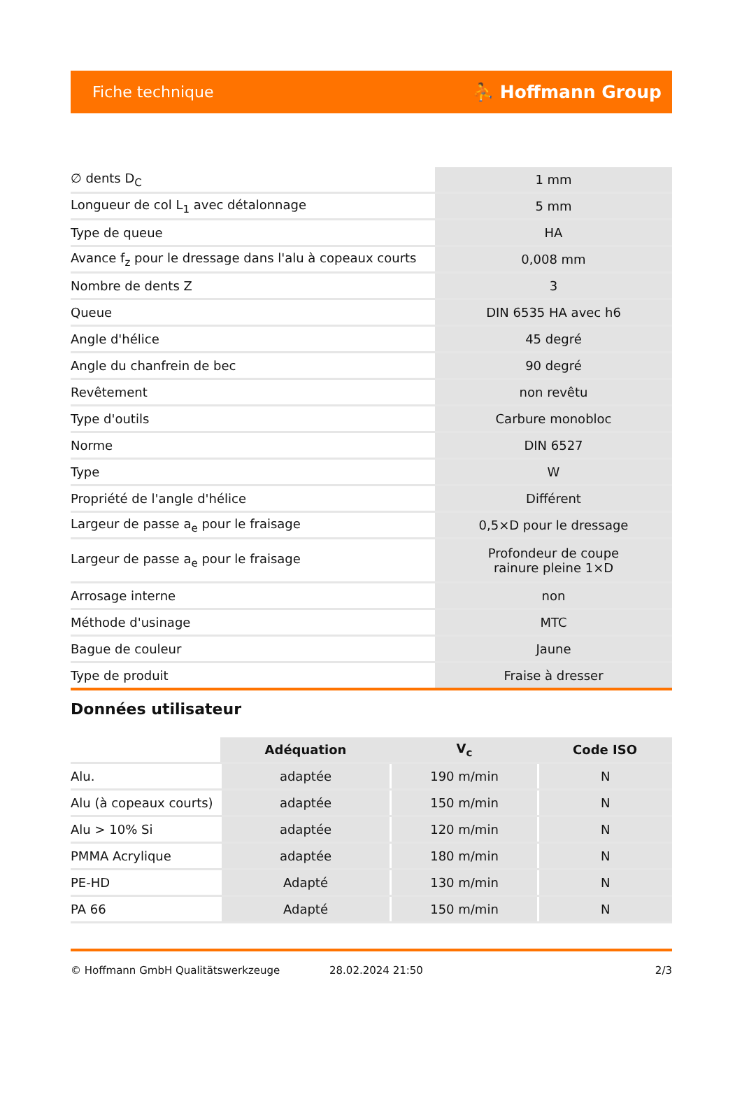Fiche technique ⛹ Hoffmann Group
| ∅ dents D<sub>C</sub> | 1 mm |
| Longueur de col L<sub>1</sub> avec détalonnage | 5 mm |
| Type de queue | HA |
| Avance f<sub>z</sub> pour le dressage dans l'alu à copeaux courts | 0,008 mm |
| Nombre de dents Z | 3 |
| Queue | DIN 6535 HA avec h6 |
| Angle d'hélice | 45 degré |
| Angle du chanfrein de bec | 90 degré |
| Revêtement | non revêtu |
| Type d'outils | Carbure monobloc |
| Norme | DIN 6527 |
| Type | W |
| Propriété de l'angle d'hélice | Différent |
| Largeur de passe a<sub>e</sub> pour le fraisage | 0,5×D pour le dressage |
| Largeur de passe a<sub>e</sub> pour le fraisage | Profondeur de coupe rainure pleine 1×D |
| Arrosage interne | non |
| Méthode d'usinage | MTC |
| Bague de couleur | Jaune |
| Type de produit | Fraise à dresser |
Données utilisateur
| | Adéquation | V<sub>c</sub> | Code ISO |
| --- | --- | --- | --- |
| Alu. | adaptée | 190 m/min | N |
| Alu (à copeaux courts) | adaptée | 150 m/min | N |
| Alu > 10% Si | adaptée | 120 m/min | N |
| PMMA Acrylique | adaptée | 180 m/min | N |
| PE-HD | Adapté | 130 m/min | N |
| PA 66 | Adapté | 150 m/min | N |
© Hoffmann GmbH Qualitätswerkzeuge 28.02.2024 21:50 2/3